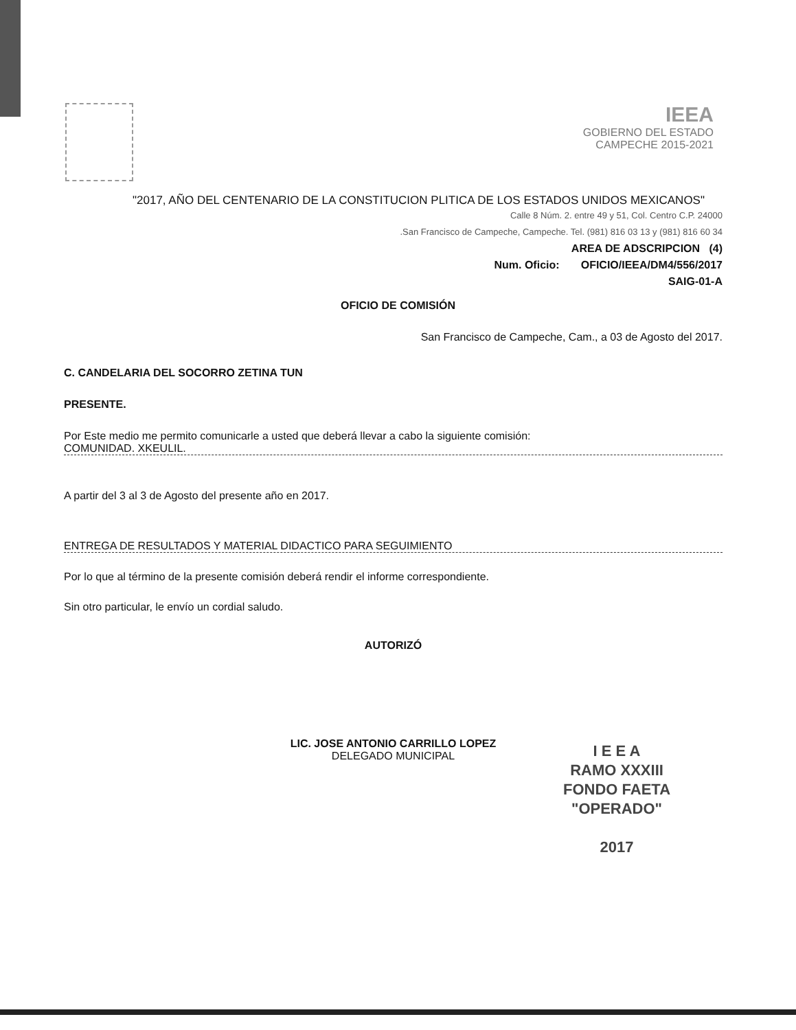IEEA
GOBIERNO DEL ESTADO
CAMPECHE 2015-2021
"2017, AÑO DEL CENTENARIO DE LA CONSTITUCION PLITICA DE LOS ESTADOS UNIDOS MEXICANOS"
Calle 8 Núm. 2. entre 49 y 51, Col. Centro C.P. 24000
.San Francisco de Campeche, Campeche. Tel. (981) 816 03 13 y (981) 816 60 34
AREA DE ADSCRIPCION (4)
Num. Oficio: OFICIO/IEEA/DM4/556/2017
SAIG-01-A
OFICIO DE COMISIÓN
San Francisco de Campeche, Cam., a 03 de Agosto del 2017.
C. CANDELARIA DEL SOCORRO ZETINA TUN
PRESENTE.
Por Este medio me permito comunicarle a usted que deberá llevar a cabo la siguiente comisión:
COMUNIDAD. XKEULIL.
A partir del 3 al 3 de Agosto del presente año en 2017.
ENTREGA DE RESULTADOS Y MATERIAL DIDACTICO PARA SEGUIMIENTO
Por lo que al término de la presente comisión deberá rendir el informe correspondiente.
Sin otro particular, le envío un cordial saludo.
AUTORIZÓ
LIC. JOSE ANTONIO CARRILLO LOPEZ
DELEGADO MUNICIPAL
I E E A
RAMO XXXIII
FONDO FAETA
"OPERADO"
2017